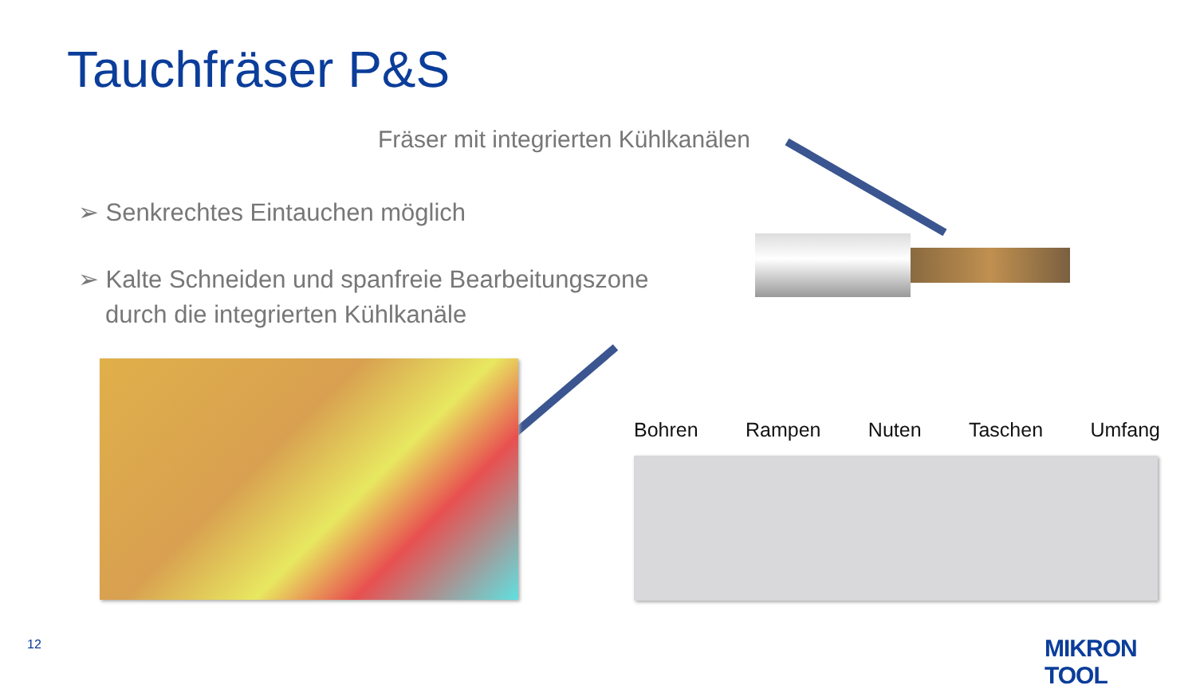Tauchfräser P&S
Fräser mit integrierten Kühlkanälen
➢ Senkrechtes Eintauchen möglich
➢ Kalte Schneiden und spanfreie Bearbeitungszone durch die integrierten Kühlkanäle
Bohren Rampen Nuten Taschen Umfang
12 MIKRON TOOL